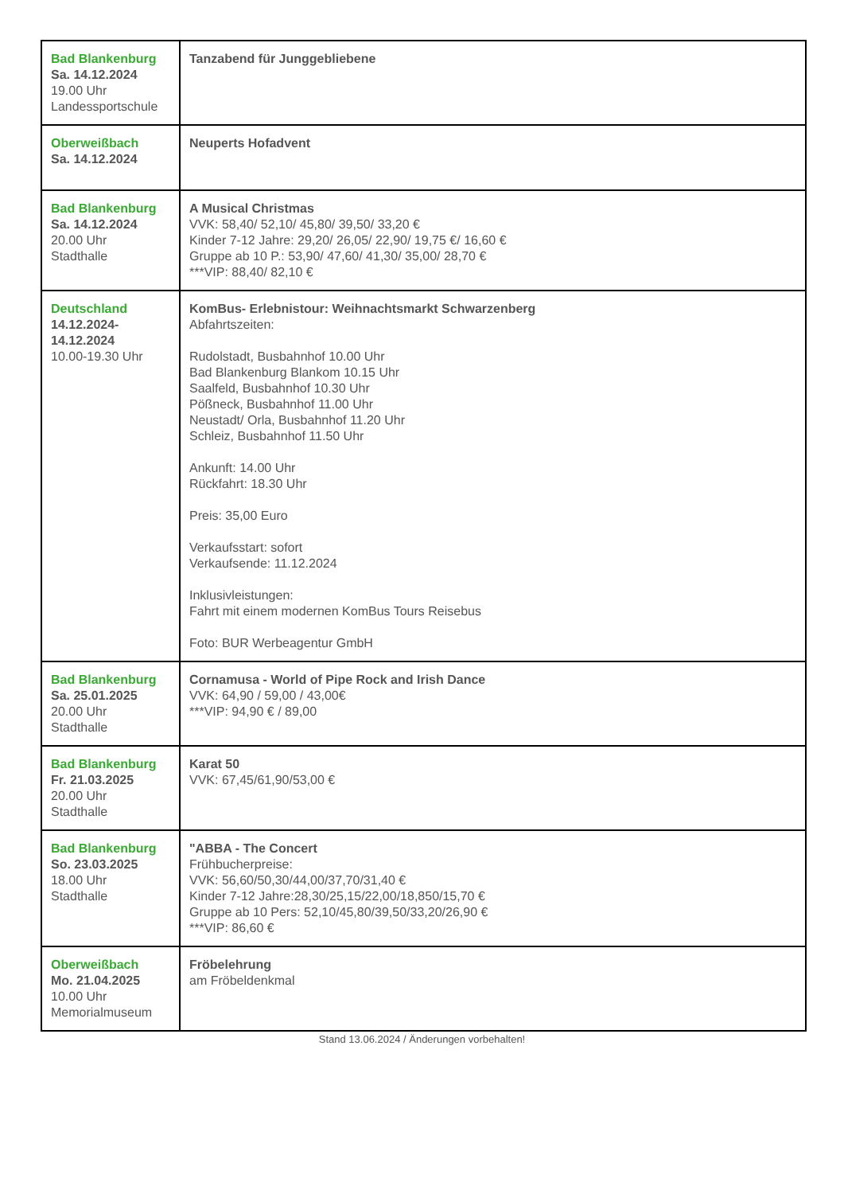| Bad Blankenburg Sa. 14.12.2024 19.00 Uhr Landessportschule | Tanzabend für Junggebliebene |
| Oberweißbach Sa. 14.12.2024 | Neuperts Hofadvent |
| Bad Blankenburg Sa. 14.12.2024 20.00 Uhr Stadthalle | A Musical Christmas VVK: 58,40/ 52,10/ 45,80/ 39,50/ 33,20 € Kinder 7-12 Jahre: 29,20/ 26,05/ 22,90/ 19,75 €/ 16,60 € Gruppe ab 10 P.: 53,90/ 47,60/ 41,30/ 35,00/ 28,70 € ***VIP: 88,40/ 82,10 € |
| Deutschland 14.12.2024- 14.12.2024 10.00-19.30 Uhr | KomBus- Erlebnistour: Weihnachtsmarkt Schwarzenberg Abfahrtszeiten: Rudolstadt, Busbahnhof 10.00 Uhr Bad Blankenburg Blankom 10.15 Uhr Saalfeld, Busbahnhof 10.30 Uhr Pößneck, Busbahnhof 11.00 Uhr Neustadt/ Orla, Busbahnhof 11.20 Uhr Schleiz, Busbahnhof 11.50 Uhr Ankunft: 14.00 Uhr Rückfahrt: 18.30 Uhr Preis: 35,00 Euro Verkaufsstart: sofort Verkaufsende: 11.12.2024 Inklusivleistungen: Fahrt mit einem modernen KomBus Tours Reisebus Foto: BUR Werbeagentur GmbH |
| Bad Blankenburg Sa. 25.01.2025 20.00 Uhr Stadthalle | Cornamusa - World of Pipe Rock and Irish Dance VVK: 64,90 / 59,00 / 43,00€ ***VIP: 94,90 € / 89,00 |
| Bad Blankenburg Fr. 21.03.2025 20.00 Uhr Stadthalle | Karat 50 VVK: 67,45/61,90/53,00 € |
| Bad Blankenburg So. 23.03.2025 18.00 Uhr Stadthalle | "ABBA - The Concert Frühbucherpreise: VVK: 56,60/50,30/44,00/37,70/31,40 € Kinder 7-12 Jahre:28,30/25,15/22,00/18,850/15,70 € Gruppe ab 10 Pers: 52,10/45,80/39,50/33,20/26,90 € ***VIP: 86,60 € |
| Oberweißbach Mo. 21.04.2025 10.00 Uhr Memorialmuseum | Fröbelehrung am Fröbeldenkmal |
Stand 13.06.2024 / Änderungen vorbehalten!